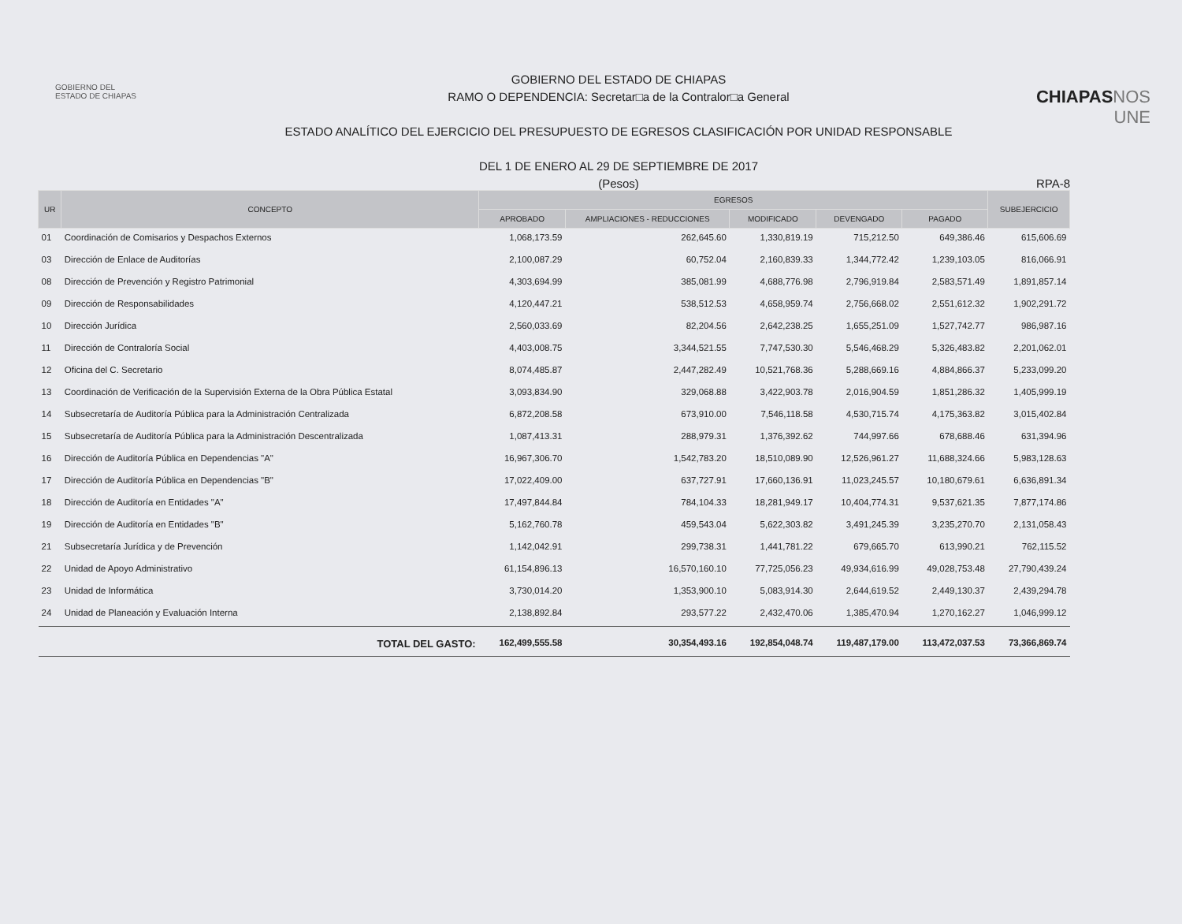GOBIERNO DEL
ESTADO DE CHIAPAS
GOBIERNO DEL ESTADO DE CHIAPAS
RAMO O DEPENDENCIA: Secretar□a de la Contralor□a General
ESTADO ANALÍTICO DEL EJERCICIO DEL PRESUPUESTO DE EGRESOS CLASIFICACIÓN POR UNIDAD RESPONSABLE
DEL 1 DE ENERO AL 29 DE SEPTIEMBRE DE 2017
(Pesos)
CHIAPASNOS UNE
RPA-8
| UR | CONCEPTO | EGRESOS | | | | | SUBEJERCICIO |
| --- | --- | --- | --- | --- | --- | --- | --- |
| | | APROBADO | AMPLIACIONES - REDUCCIONES | MODIFICADO | DEVENGADO | PAGADO | |
| 01 | Coordinación de Comisarios y Despachos Externos | 1,068,173.59 | 262,645.60 | 1,330,819.19 | 715,212.50 | 649,386.46 | 615,606.69 |
| 03 | Dirección de Enlace de Auditorías | 2,100,087.29 | 60,752.04 | 2,160,839.33 | 1,344,772.42 | 1,239,103.05 | 816,066.91 |
| 08 | Dirección de Prevención y Registro Patrimonial | 4,303,694.99 | 385,081.99 | 4,688,776.98 | 2,796,919.84 | 2,583,571.49 | 1,891,857.14 |
| 09 | Dirección de Responsabilidades | 4,120,447.21 | 538,512.53 | 4,658,959.74 | 2,756,668.02 | 2,551,612.32 | 1,902,291.72 |
| 10 | Dirección Jurídica | 2,560,033.69 | 82,204.56 | 2,642,238.25 | 1,655,251.09 | 1,527,742.77 | 986,987.16 |
| 11 | Dirección de Contraloría Social | 4,403,008.75 | 3,344,521.55 | 7,747,530.30 | 5,546,468.29 | 5,326,483.82 | 2,201,062.01 |
| 12 | Oficina del C. Secretario | 8,074,485.87 | 2,447,282.49 | 10,521,768.36 | 5,288,669.16 | 4,884,866.37 | 5,233,099.20 |
| 13 | Coordinación de Verificación de la Supervisión Externa de la Obra Pública Estatal | 3,093,834.90 | 329,068.88 | 3,422,903.78 | 2,016,904.59 | 1,851,286.32 | 1,405,999.19 |
| 14 | Subsecretaría de Auditoría Pública para la Administración Centralizada | 6,872,208.58 | 673,910.00 | 7,546,118.58 | 4,530,715.74 | 4,175,363.82 | 3,015,402.84 |
| 15 | Subsecretaría de Auditoría Pública para la Administración Descentralizada | 1,087,413.31 | 288,979.31 | 1,376,392.62 | 744,997.66 | 678,688.46 | 631,394.96 |
| 16 | Dirección de Auditoría Pública en Dependencias "A" | 16,967,306.70 | 1,542,783.20 | 18,510,089.90 | 12,526,961.27 | 11,688,324.66 | 5,983,128.63 |
| 17 | Dirección de Auditoría Pública en Dependencias "B" | 17,022,409.00 | 637,727.91 | 17,660,136.91 | 11,023,245.57 | 10,180,679.61 | 6,636,891.34 |
| 18 | Dirección de Auditoría en Entidades "A" | 17,497,844.84 | 784,104.33 | 18,281,949.17 | 10,404,774.31 | 9,537,621.35 | 7,877,174.86 |
| 19 | Dirección de Auditoría en Entidades "B" | 5,162,760.78 | 459,543.04 | 5,622,303.82 | 3,491,245.39 | 3,235,270.70 | 2,131,058.43 |
| 21 | Subsecretaría Jurídica y de Prevención | 1,142,042.91 | 299,738.31 | 1,441,781.22 | 679,665.70 | 613,990.21 | 762,115.52 |
| 22 | Unidad de Apoyo Administrativo | 61,154,896.13 | 16,570,160.10 | 77,725,056.23 | 49,934,616.99 | 49,028,753.48 | 27,790,439.24 |
| 23 | Unidad de Informática | 3,730,014.20 | 1,353,900.10 | 5,083,914.30 | 2,644,619.52 | 2,449,130.37 | 2,439,294.78 |
| 24 | Unidad de Planeación y Evaluación Interna | 2,138,892.84 | 293,577.22 | 2,432,470.06 | 1,385,470.94 | 1,270,162.27 | 1,046,999.12 |
| | TOTAL DEL GASTO: | 162,499,555.58 | 30,354,493.16 | 192,854,048.74 | 119,487,179.00 | 113,472,037.53 | 73,366,869.74 |